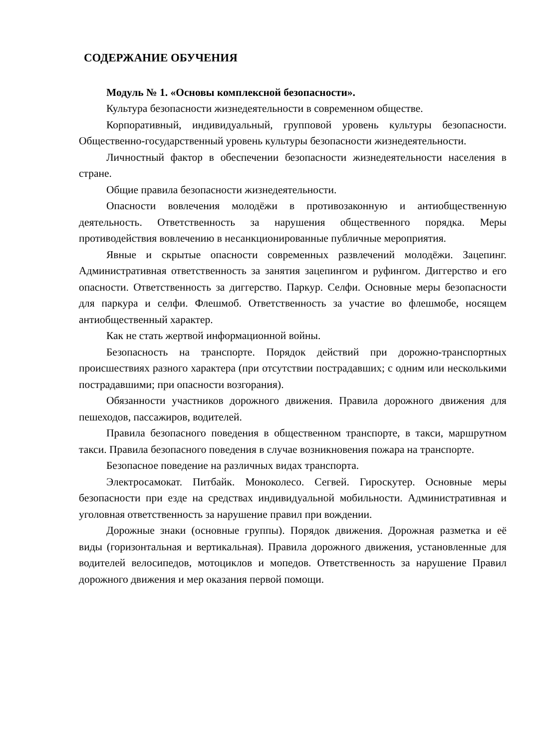СОДЕРЖАНИЕ ОБУЧЕНИЯ
Модуль № 1. «Основы комплексной безопасности».
Культура безопасности жизнедеятельности в современном обществе.
Корпоративный, индивидуальный, групповой уровень культуры безопасности. Общественно-государственный уровень культуры безопасности жизнедеятельности.
Личностный фактор в обеспечении безопасности жизнедеятельности населения в стране.
Общие правила безопасности жизнедеятельности.
Опасности вовлечения молодёжи в противозаконную и антиобщественную деятельность. Ответственность за нарушения общественного порядка. Меры противодействия вовлечению в несанкционированные публичные мероприятия.
Явные и скрытые опасности современных развлечений молодёжи. Зацепинг. Административная ответственность за занятия зацепингом и руфингом. Диггерство и его опасности. Ответственность за диггерство. Паркур. Селфи. Основные меры безопасности для паркура и селфи. Флешмоб. Ответственность за участие во флешмобе, носящем антиобщественный характер.
Как не стать жертвой информационной войны.
Безопасность на транспорте. Порядок действий при дорожно-транспортных происшествиях разного характера (при отсутствии пострадавших; с одним или несколькими пострадавшими; при опасности возгорания).
Обязанности участников дорожного движения. Правила дорожного движения для пешеходов, пассажиров, водителей.
Правила безопасного поведения в общественном транспорте, в такси, маршрутном такси. Правила безопасного поведения в случае возникновения пожара на транспорте.
Безопасное поведение на различных видах транспорта.
Электросамокат. Питбайк. Моноколесо. Сегвей. Гироскутер. Основные меры безопасности при езде на средствах индивидуальной мобильности. Административная и уголовная ответственность за нарушение правил при вождении.
Дорожные знаки (основные группы). Порядок движения. Дорожная разметка и её виды (горизонтальная и вертикальная). Правила дорожного движения, установленные для водителей велосипедов, мотоциклов и мопедов. Ответственность за нарушение Правил дорожного движения и мер оказания первой помощи.